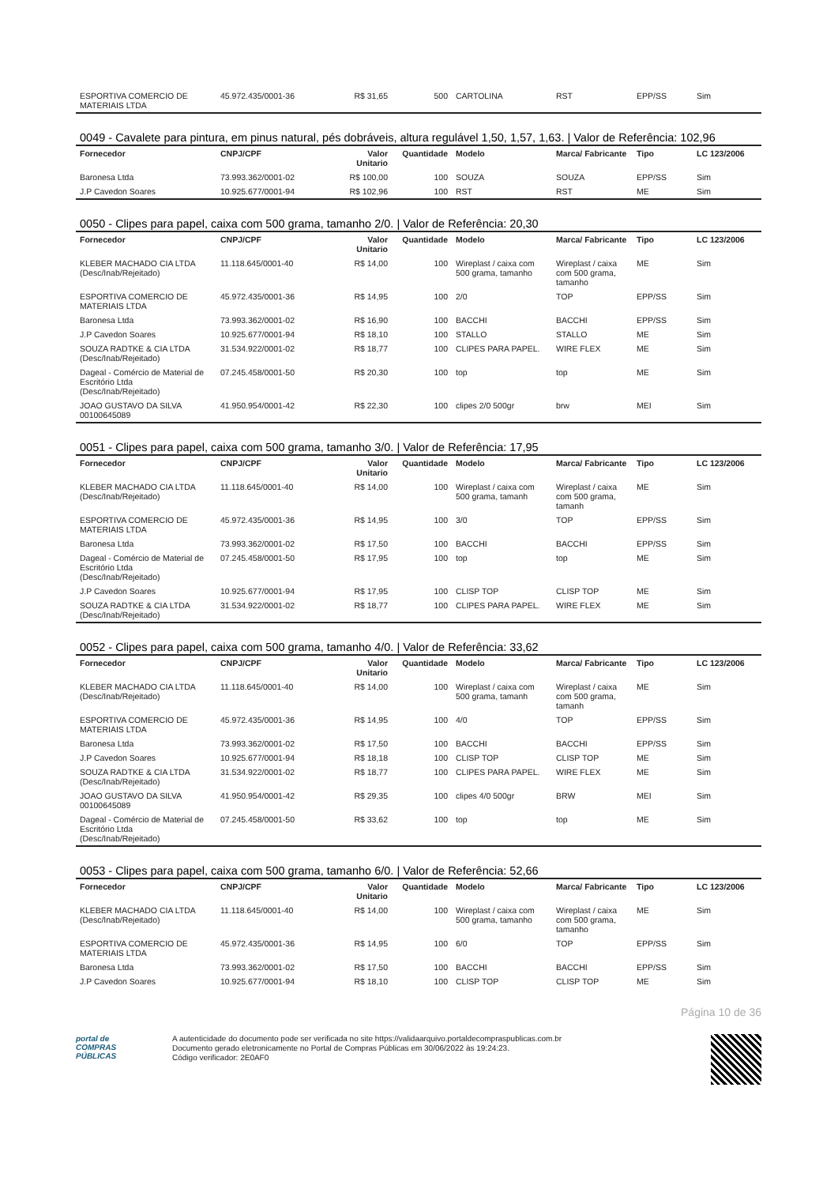| ESPORTIVA COMERCIO DE MATERIAIS LTDA | 45.972.435/0001-36 | R$ 31,65 | 500 | CARTOLINA | RST | EPP/SS | Sim |
0049 - Cavalete para pintura, em pinus natural, pés dobráveis, altura regulável 1,50, 1,57, 1,63. | Valor de Referência: 102,96
| Fornecedor | CNPJ/CPF | Valor Unitario | Quantidade | Modelo | Marca/ Fabricante | Tipo | LC 123/2006 |
| --- | --- | --- | --- | --- | --- | --- | --- |
| Baronesa Ltda | 73.993.362/0001-02 | R$ 100,00 | 100 | SOUZA | SOUZA | EPP/SS | Sim |
| J.P Cavedon Soares | 10.925.677/0001-94 | R$ 102,96 | 100 | RST | RST | ME | Sim |
0050 - Clipes para papel, caixa com 500 grama, tamanho 2/0. | Valor de Referência: 20,30
| Fornecedor | CNPJ/CPF | Valor Unitario | Quantidade | Modelo | Marca/ Fabricante | Tipo | LC 123/2006 |
| --- | --- | --- | --- | --- | --- | --- | --- |
| KLEBER MACHADO CIA LTDA (Desc/Inab/Rejeitado) | 11.118.645/0001-40 | R$ 14,00 | 100 | Wireplast / caixa com 500 grama, tamanho | Wireplast / caixa com 500 grama, tamanho | ME | Sim |
| ESPORTIVA COMERCIO DE MATERIAIS LTDA | 45.972.435/0001-36 | R$ 14,95 | 100 | 2/0 | TOP | EPP/SS | Sim |
| Baronesa Ltda | 73.993.362/0001-02 | R$ 16,90 | 100 | BACCHI | BACCHI | EPP/SS | Sim |
| J.P Cavedon Soares | 10.925.677/0001-94 | R$ 18,10 | 100 | STALLO | STALLO | ME | Sim |
| SOUZA RADTKE & CIA LTDA (Desc/Inab/Rejeitado) | 31.534.922/0001-02 | R$ 18,77 | 100 | CLIPES PARA PAPEL. | WIRE FLEX | ME | Sim |
| Dageal - Comércio de Material de Escritório Ltda (Desc/Inab/Rejeitado) | 07.245.458/0001-50 | R$ 20,30 | 100 | top | top | ME | Sim |
| JOAO GUSTAVO DA SILVA 00100645089 | 41.950.954/0001-42 | R$ 22,30 | 100 | clipes 2/0 500gr | brw | MEI | Sim |
0051 - Clipes para papel, caixa com 500 grama, tamanho 3/0. | Valor de Referência: 17,95
| Fornecedor | CNPJ/CPF | Valor Unitario | Quantidade | Modelo | Marca/ Fabricante | Tipo | LC 123/2006 |
| --- | --- | --- | --- | --- | --- | --- | --- |
| KLEBER MACHADO CIA LTDA (Desc/Inab/Rejeitado) | 11.118.645/0001-40 | R$ 14,00 | 100 | Wireplast / caixa com 500 grama, tamanh | Wireplast / caixa com 500 grama, tamanh | ME | Sim |
| ESPORTIVA COMERCIO DE MATERIAIS LTDA | 45.972.435/0001-36 | R$ 14,95 | 100 | 3/0 | TOP | EPP/SS | Sim |
| Baronesa Ltda | 73.993.362/0001-02 | R$ 17,50 | 100 | BACCHI | BACCHI | EPP/SS | Sim |
| Dageal - Comércio de Material de Escritório Ltda (Desc/Inab/Rejeitado) | 07.245.458/0001-50 | R$ 17,95 | 100 | top | top | ME | Sim |
| J.P Cavedon Soares | 10.925.677/0001-94 | R$ 17,95 | 100 | CLISP TOP | CLISP TOP | ME | Sim |
| SOUZA RADTKE & CIA LTDA (Desc/Inab/Rejeitado) | 31.534.922/0001-02 | R$ 18,77 | 100 | CLIPES PARA PAPEL. | WIRE FLEX | ME | Sim |
0052 - Clipes para papel, caixa com 500 grama, tamanho 4/0. | Valor de Referência: 33,62
| Fornecedor | CNPJ/CPF | Valor Unitario | Quantidade | Modelo | Marca/ Fabricante | Tipo | LC 123/2006 |
| --- | --- | --- | --- | --- | --- | --- | --- |
| KLEBER MACHADO CIA LTDA (Desc/Inab/Rejeitado) | 11.118.645/0001-40 | R$ 14,00 | 100 | Wireplast / caixa com 500 grama, tamanh | Wireplast / caixa com 500 grama, tamanh | ME | Sim |
| ESPORTIVA COMERCIO DE MATERIAIS LTDA | 45.972.435/0001-36 | R$ 14,95 | 100 | 4/0 | TOP | EPP/SS | Sim |
| Baronesa Ltda | 73.993.362/0001-02 | R$ 17,50 | 100 | BACCHI | BACCHI | EPP/SS | Sim |
| J.P Cavedon Soares | 10.925.677/0001-94 | R$ 18,18 | 100 | CLISP TOP | CLISP TOP | ME | Sim |
| SOUZA RADTKE & CIA LTDA (Desc/Inab/Rejeitado) | 31.534.922/0001-02 | R$ 18,77 | 100 | CLIPES PARA PAPEL. | WIRE FLEX | ME | Sim |
| JOAO GUSTAVO DA SILVA 00100645089 | 41.950.954/0001-42 | R$ 29,35 | 100 | clipes 4/0 500gr | BRW | MEI | Sim |
| Dageal - Comércio de Material de Escritório Ltda (Desc/Inab/Rejeitado) | 07.245.458/0001-50 | R$ 33,62 | 100 | top | top | ME | Sim |
0053 - Clipes para papel, caixa com 500 grama, tamanho 6/0. | Valor de Referência: 52,66
| Fornecedor | CNPJ/CPF | Valor Unitario | Quantidade | Modelo | Marca/ Fabricante | Tipo | LC 123/2006 |
| --- | --- | --- | --- | --- | --- | --- | --- |
| KLEBER MACHADO CIA LTDA (Desc/Inab/Rejeitado) | 11.118.645/0001-40 | R$ 14,00 | 100 | Wireplast / caixa com 500 grama, tamanho | Wireplast / caixa com 500 grama, tamanho | ME | Sim |
| ESPORTIVA COMERCIO DE MATERIAIS LTDA | 45.972.435/0001-36 | R$ 14,95 | 100 | 6/0 | TOP | EPP/SS | Sim |
| Baronesa Ltda | 73.993.362/0001-02 | R$ 17,50 | 100 | BACCHI | BACCHI | EPP/SS | Sim |
| J.P Cavedon Soares | 10.925.677/0001-94 | R$ 18,10 | 100 | CLISP TOP | CLISP TOP | ME | Sim |
Página 10 de 36
portal de
COMPRAS
PÚBLICAS
A autenticidade do documento pode ser verificada no site https://validaarquivo.portaldecompraspublicas.com.br
Documento gerado eletronicamente no Portal de Compras Públicas em 30/06/2022 às 19:24:23.
Código verificador: 2E0AF0